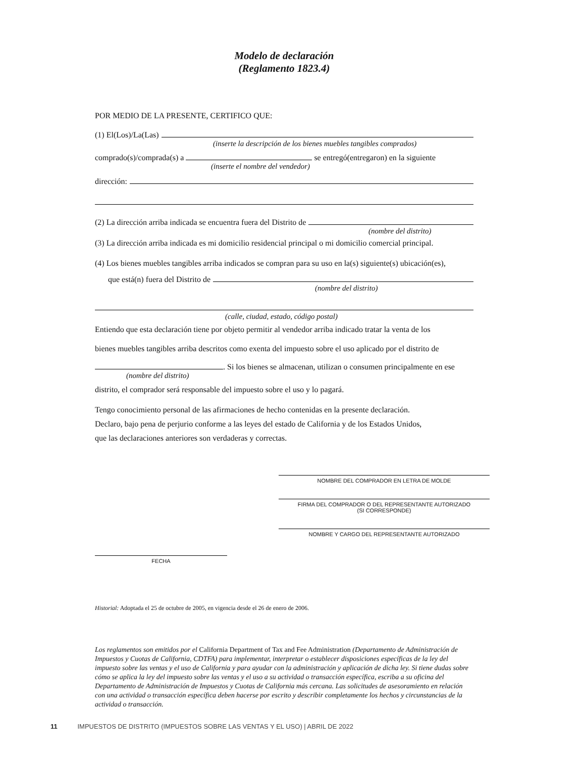Modelo de declaración
(Reglamento 1823.4)
POR MEDIO DE LA PRESENTE, CERTIFICO QUE:
(1) El(Los)/La(Las)
(inserte la descripción de los bienes muebles tangibles comprados)
comprado(s)/comprada(s) a se entregó(entregaron) en la siguiente
(inserte el nombre del vendedor)
dirección:
(2) La dirección arriba indicada se encuentra fuera del Distrito de
(nombre del distrito)
(3) La dirección arriba indicada es mi domicilio residencial principal o mi domicilio comercial principal.
(4) Los bienes muebles tangibles arriba indicados se compran para su uso en la(s) siguiente(s) ubicación(es),
que está(n) fuera del Distrito de
(nombre del distrito)
(calle, ciudad, estado, código postal)
Entiendo que esta declaración tiene por objeto permitir al vendedor arriba indicado tratar la venta de los
bienes muebles tangibles arriba descritos como exenta del impuesto sobre el uso aplicado por el distrito de
. Si los bienes se almacenan, utilizan o consumen principalmente en ese
(nombre del distrito)
distrito, el comprador será responsable del impuesto sobre el uso y lo pagará.
Tengo conocimiento personal de las afirmaciones de hecho contenidas en la presente declaración.
Declaro, bajo pena de perjurio conforme a las leyes del estado de California y de los Estados Unidos,
que las declaraciones anteriores son verdaderas y correctas.
NOMBRE DEL COMPRADOR EN LETRA DE MOLDE
FIRMA DEL COMPRADOR O DEL REPRESENTANTE AUTORIZADO
(SI CORRESPONDE)
NOMBRE Y CARGO DEL REPRESENTANTE AUTORIZADO
FECHA
Historial: Adoptada el 25 de octubre de 2005, en vigencia desde el 26 de enero de 2006.
Los reglamentos son emitidos por el California Department of Tax and Fee Administration (Departamento de Administración de Impuestos y Cuotas de California, CDTFA) para implementar, interpretar o establecer disposiciones específicas de la ley del impuesto sobre las ventas y el uso de California y para ayudar con la administración y aplicación de dicha ley. Si tiene dudas sobre cómo se aplica la ley del impuesto sobre las ventas y el uso a su actividad o transacción específica, escriba a su oficina del Departamento de Administración de Impuestos y Cuotas de California más cercana. Las solicitudes de asesoramiento en relación con una actividad o transacción específica deben hacerse por escrito y describir completamente los hechos y circunstancias de la actividad o transacción.
11 IMPUESTOS DE DISTRITO (IMPUESTOS SOBRE LAS VENTAS Y EL USO) | ABRIL DE 2022